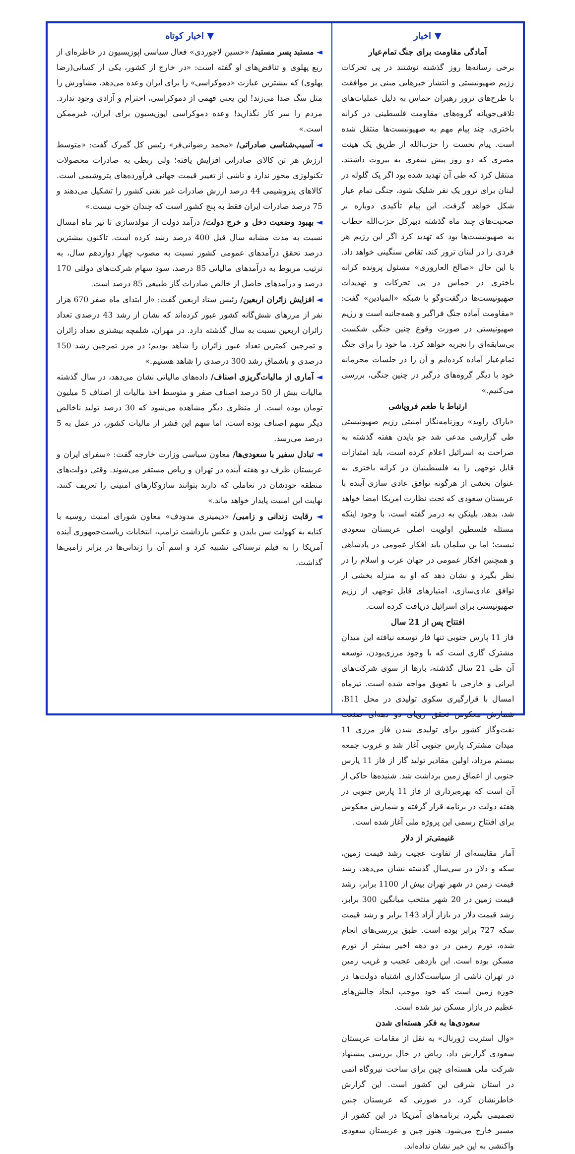▼ اخبار
آمادگی مقاومت برای جنگ تمام‌عیار
برخی رسانه‌ها روز گذشته نوشتند در پی تحرکات رژیم صهیونیستی و انتشار خبرهایی مبنی بر موافقت با طرح‌های ترور رهبران حماس به دلیل عملیات‌های تلافی‌جویانه گروه‌های مقاومت فلسطینی در کرانه باختری، چند پیام مهم به صهیونیست‌ها منتقل شده است. پیام نخست را حزب‌الله از طریق یک هیئت مصری که دو روز پیش سفری به بیروت داشتند، منتقل کرد که طی آن تهدید شده بود اگر یک گلوله در لبنان برای ترور یک نفر شلیک شود، جنگی تمام عیار شکل خواهد گرفت. این پیام تأکیدی دوباره بر صحبت‌های چند ماه گذشته دبیرکل حزب‌الله خطاب به صهیونیست‌ها بود که تهدید کرد اگر این رژیم هر فردی را در لبنان ترور کند، تقاص سنگینی خواهد داد. با این حال «صالح العاروری» مسئول پرونده کرانه باختری در حماس در پی تحرکات و تهدیدات صهیونیست‌ها درگفت‌وگو با شبکه «المیادین» گفت: «مقاومت آماده جنگ فراگیر و همه‌جانبه است و رژیم صهیونیستی در صورت وقوع چنین جنگی شکست بی‌سابقه‌ای را تجربه خواهد کرد. ما خود را برای جنگ تمام‌عیار آماده کرده‌ایم و آن را در جلسات محرمانه خود با دیگر گروه‌های درگیر در چنین جنگی، بررسی می‌کنیم.»
ارتباط با طعم فروپاشی
«باراک راوید» روزنامه‌نگار امنیتی رژیم صهیونیستی طی گزارشی مدعی شد جو بایدن هفته گذشته به صراحت به اسرائیل اعلام کرده است، باید امتیازات قابل توجهی را به فلسطینیان در کرانه باختری به عنوان بخشی از هرگونه توافق عادی سازی آینده با عربستان سعودی که تحت نظارت امریکا امضا خواهد شد، بدهد. بلینکن به درمر گفته است، با وجود اینکه مسئله فلسطین اولویت اصلی عربستان سعودی نیست؛ اما بن سلمان باید افکار عمومی در پادشاهی و همچنین افکار عمومی در جهان عرب و اسلام را در نظر بگیرد و نشان دهد که او به منزله بخشی از توافق عادی‌سازی، امتیازهای قابل توجهی از رژیم صهیونیستی برای اسرائیل دریافت کرده است.
افتتاح پس از 21 سال
فاز 11 پارس جنوبی تنها فاز توسعه نیافته این میدان مشترک گازی است که با وجود مرزی‌بودن، توسعه آن طی 21 سال گذشته، بارها از سوی شرکت‌های ایرانی و خارجی با تعویق مواجه شده است. تیرماه امسال با قرارگیری سکوی تولیدی در محل B11، شمارش معکوس تحقق رویای دو دهه‌ای صنعت نفت‌وگاز کشور برای تولیدی شدن فاز مرزی 11 میدان مشترک پارس جنوبی آغاز شد و غروب جمعه بیستم مرداد، اولین مقادیر تولید گاز از فاز 11 پارس جنوبی از اعماق زمین برداشت شد. شنیده‌ها حاکی از آن است که بهره‌برداری از فاز 11 پارس جنوبی در هفته دولت در برنامه قرار گرفته و شمارش معکوس برای افتتاح رسمی این پروژه ملی آغاز شده است.
غنیمتی‌تر از دلار
آمار مقایسه‌ای از تفاوت عجیب رشد قیمت زمین، سکه و دلار در سی‌سال گذشته نشان می‌دهد، رشد قیمت زمین در شهر تهران بیش از 1100 برابر، رشد قیمت زمین در 20 شهر منتخب میانگین 300 برابر، رشد قیمت دلار در بازار آزاد 143 برابر و رشد قیمت سکه 727 برابر بوده است. طبق بررسی‌های انجام شده، تورم زمین در دو دهه اخیر بیشتر از تورم مسکن بوده است. این بازدهی عجیب و غریب زمین در تهران ناشی از سیاست‌گذاری اشتباه دولت‌ها در حوزه زمین است که خود موجب ایجاد چالش‌های عظیم در بازار مسکن نیز شده است.
سعودی‌ها به فکر هسته‌ای شدن
«وال استریت ژورنال» به نقل از مقامات عربستان سعودی گزارش داد، ریاض در حال بررسی پیشنهاد شرکت ملی هسته‌ای چین برای ساخت نیروگاه اتمی در استان شرقی این کشور است. این گزارش خاطرنشان کرد، در صورتی که عربستان چنین تصمیمی بگیرد، برنامه‌های آمریکا در این کشور از مسیر خارج می‌شود. هنوز چین و عربستان سعودی واکنشی به این خبر نشان نداده‌اند.
▼ اخبار کوتاه
◄ مستبد پسر مستبد/ «حسین لاجوردی» فعال سیاسی اپوزیسیون در خاطره‌ای از ربع پهلوی و تناقض‌های او گفته است: «در خارج از کشور، یکی از کسانی(رضا پهلوی) که بیشترین عبارت «دموکراسی» را برای ایران وعده می‌دهد، مشاورش را مثل سگ صدا می‌زند! این یعنی فهمی از دموکراسی، احترام و آزادی وجود ندارد. مردم را سر کار نگذارید! وعده دموکراسی اپوزیسیون برای ایران، غیرممکن است.»
◄ آسیب‌شناسی صادراتی/ «محمد رضوانی‌فر» رئیس کل گمرک گفت: «متوسط ارزش هر تن کالای صادراتی افزایش یافته؛ ولی ربطی به صادرات محصولات تکنولوژی محور ندارد و ناشی از تغییر قیمت جهانی فرآورده‌های پتروشیمی است. کالاهای پتروشیمی 44 درصد ارزش صادرات غیر نفتی کشور را تشکیل می‌دهند و 75 درصد صادرات ایران فقط به پنج کشور است که چندان خوب نیست.»
◄ بهبود وضعیت دخل و خرج دولت/ درآمد دولت از مولدسازی تا تیر ماه امسال نسبت به مدت مشابه سال قبل 400 درصد رشد کرده است. تاکنون بیشترین درصد تحقق درآمدهای عمومی کشور نسبت به مصوب چهار دوازدهم سال، به ترتیب مربوط به درآمدهای مالیاتی 85 درصد، سود سهام شرکت‌های دولتی 170 درصد و درآمدهای حاصل از خالص صادرات گاز طبیعی 85 درصد است.
◄ افزایش زائران اربعین/ رئیس ستاد اربعین گفت: «از ابتدای ماه صفر 670 هزار نفر از مرزهای شش‌گانه کشور عبور کرده‌اند که نشان از رشد 43 درصدی تعداد زائران اربعین نسبت به سال گذشته دارد. در مهران، شلمچه بیشتری تعداد زائران و تمرچین کمترین تعداد عبور زائران را شاهد بودیم؛ در مرز تمرچین رشد 150 درصدی و باشماق رشد 300 درصدی را شاهد هستیم.»
◄ آماری از مالیات‌گریزی اصناف/ داده‌های مالیاتی نشان می‌دهد، در سال گذشته مالیات بیش از 50 درصد اصناف صفر و متوسط اخذ مالیات از اصناف 5 میلیون تومان بوده است. از منظری دیگر مشاهده می‌شود که 30 درصد تولید ناخالص دیگر سهم اصناف بوده است، اما سهم این قشر از مالیات کشور، در عمل به 5 درصد می‌رسد.
◄ تبادل سفیر با سعودی‌ها/ معاون سیاسی وزارت خارجه گفت: «سفرای ایران و عربستان ظرف دو هفته آینده در تهران و ریاض مستقر می‌شوند. وقتی دولت‌های منطقه خودشان در تعاملی که دارند بتوانند سازوکارهای امنیتی را تعریف کنند، نهایت این امنیت پایدار خواهد ماند.»
◄ رقابت زندانی و زامبی/ «دیمیتری مدودف» معاون شورای امنیت روسیه با کنایه به کهولت سن بایدن و عکس بازداشت ترامپ، انتخابات ریاست‌جمهوری آینده آمریکا را به فیلم ترسناکی تشبیه کرد و اسم آن را زندانی‌ها در برابر زامبی‌ها گذاشت.